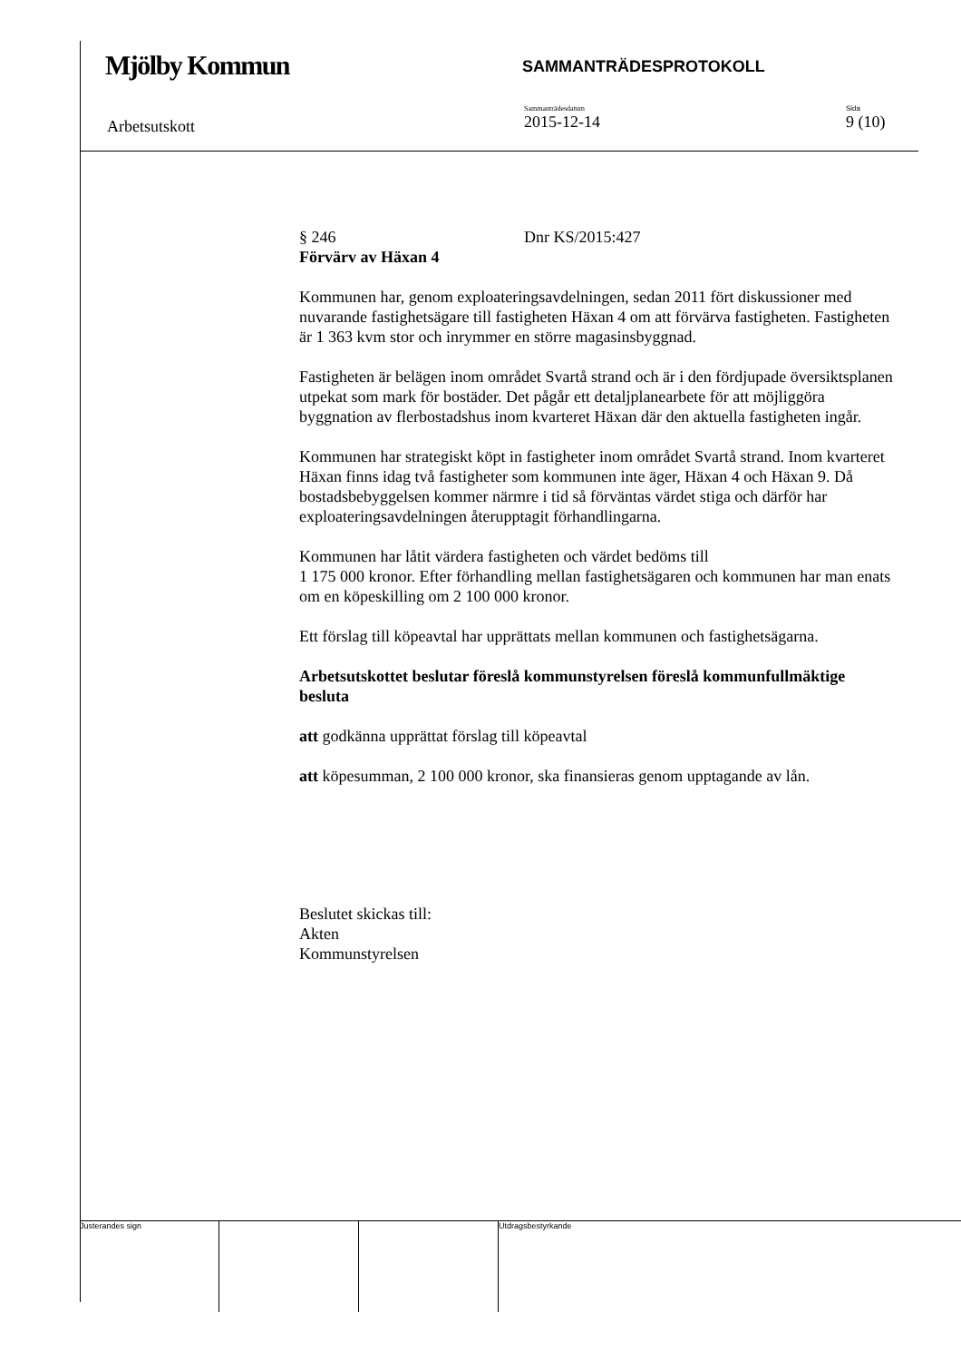Mjölby Kommun
SAMMANTRÄDESPROTOKOLL
Arbetsutskott
Sammanträdesdatum
2015-12-14
Sida
9 (10)
§ 246 Dnr KS/2015:427
Förvärv av Häxan 4
Kommunen har, genom exploateringsavdelningen, sedan 2011 fört diskussioner med nuvarande fastighetsägare till fastigheten Häxan 4 om att förvärva fastigheten. Fastigheten är 1 363 kvm stor och inrymmer en större magasinsbyggnad.
Fastigheten är belägen inom området Svartå strand och är i den fördjupade översiktsplanen utpekat som mark för bostäder. Det pågår ett detaljplanearbete för att möjliggöra byggnation av flerbostadshus inom kvarteret Häxan där den aktuella fastigheten ingår.
Kommunen har strategiskt köpt in fastigheter inom området Svartå strand. Inom kvarteret Häxan finns idag två fastigheter som kommunen inte äger, Häxan 4 och Häxan 9. Då bostadsbebyggelsen kommer närmre i tid så förväntas värdet stiga och därför har exploateringsavdelningen återupptagit förhandlingarna.
Kommunen har låtit värdera fastigheten och värdet bedöms till
1 175 000 kronor. Efter förhandling mellan fastighetsägaren och kommunen har man enats om en köpeskilling om 2 100 000 kronor.
Ett förslag till köpeavtal har upprättats mellan kommunen och fastighetsägarna.
Arbetsutskottet beslutar föreslå kommunstyrelsen föreslå kommunfullmäktige besluta
att godkänna upprättat förslag till köpeavtal
att köpesumman, 2 100 000 kronor, ska finansieras genom upptagande av lån.
Beslutet skickas till:
Akten
Kommunstyrelsen
Justerandes sign Utdragsbestyrkande